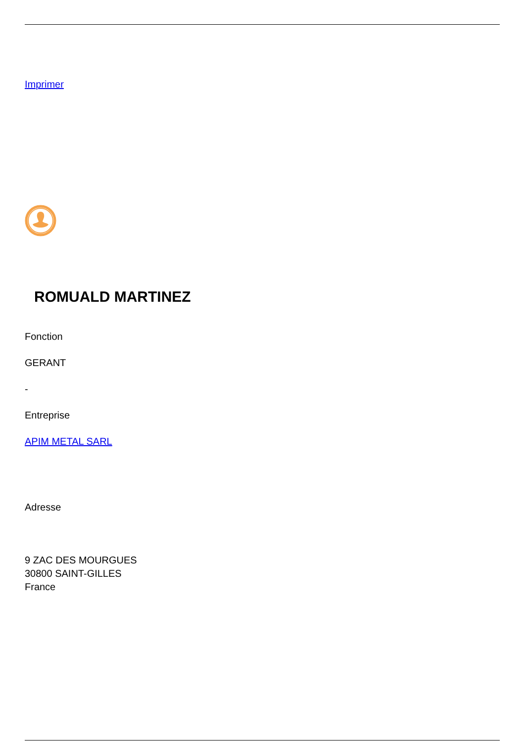Imprimer
ROMUALD MARTINEZ
Fonction
GERANT
-
Entreprise
APIM METAL SARL
Adresse
9 ZAC DES MOURGUES
30800 SAINT-GILLES
France